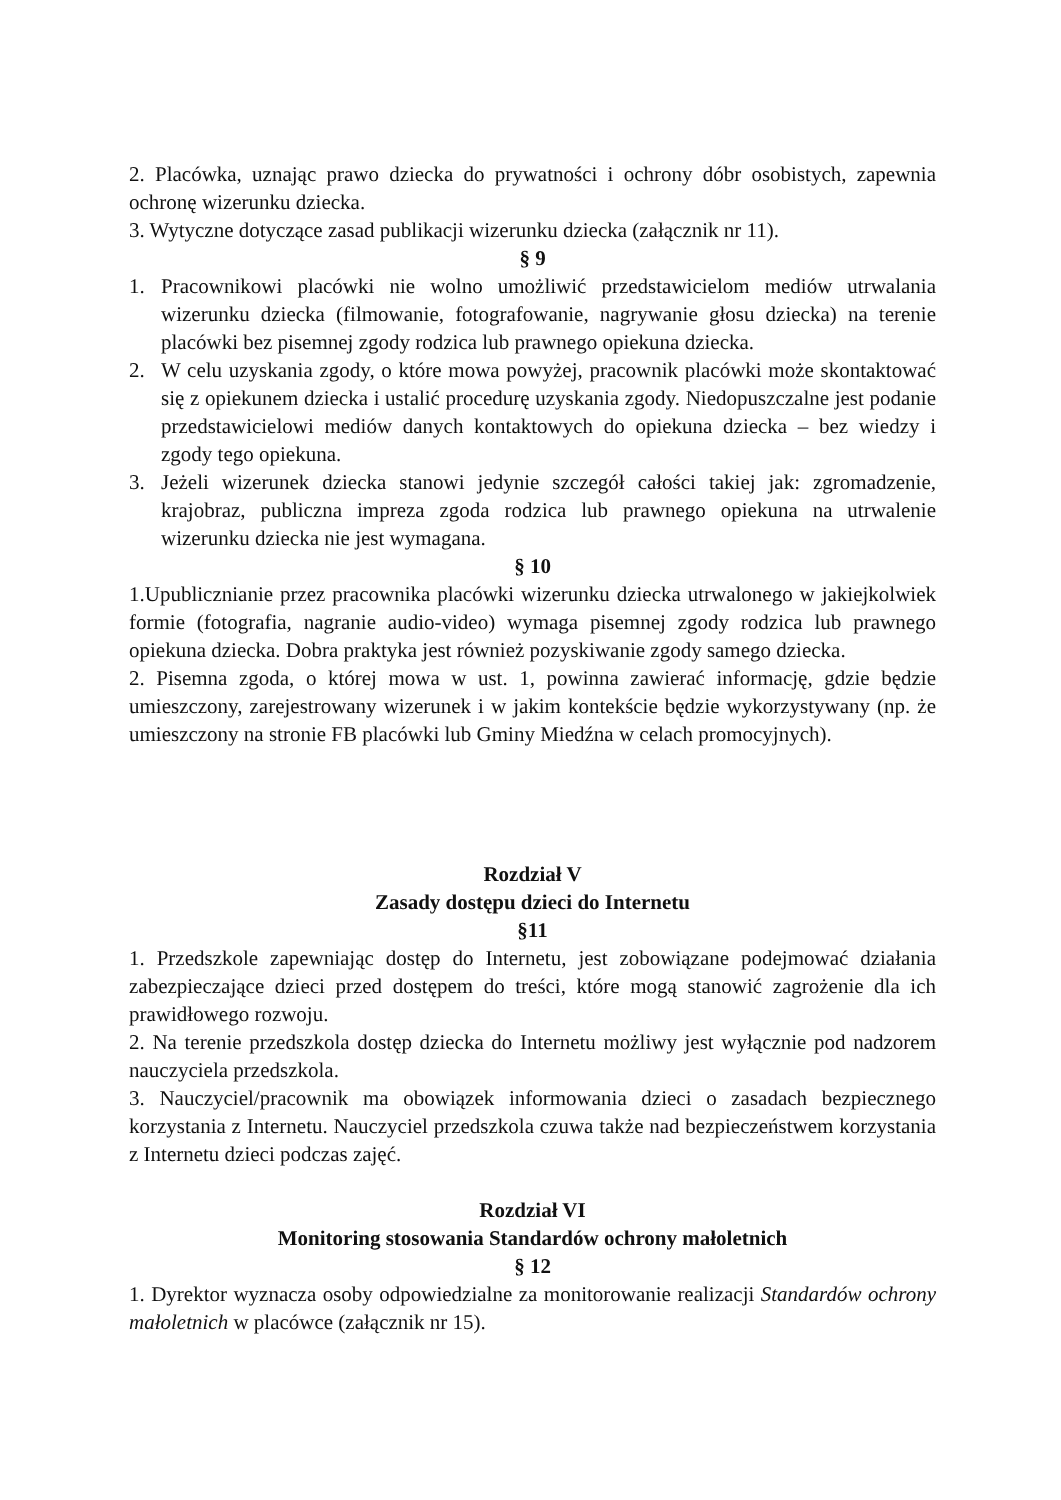2. Placówka, uznając prawo dziecka do prywatności i ochrony dóbr osobistych, zapewnia ochronę wizerunku dziecka.
3. Wytyczne dotyczące zasad publikacji wizerunku dziecka (załącznik nr 11).
§ 9
1. Pracownikowi placówki nie wolno umożliwić przedstawicielom mediów utrwalania wizerunku dziecka (filmowanie, fotografowanie, nagrywanie głosu dziecka) na terenie placówki bez pisemnej zgody rodzica lub prawnego opiekuna dziecka.
2. W celu uzyskania zgody, o które mowa powyżej, pracownik placówki może skontaktować się z opiekunem dziecka i ustalić procedurę uzyskania zgody. Niedopuszczalne jest podanie przedstawicielowi mediów danych kontaktowych do opiekuna dziecka – bez wiedzy i zgody tego opiekuna.
3. Jeżeli wizerunek dziecka stanowi jedynie szczegół całości takiej jak: zgromadzenie, krajobraz, publiczna impreza zgoda rodzica lub prawnego opiekuna na utrwalenie wizerunku dziecka nie jest wymagana.
§ 10
1.Upublicznianie przez pracownika placówki wizerunku dziecka utrwalonego w jakiejkolwiek formie (fotografia, nagranie audio-video) wymaga pisemnej zgody rodzica lub prawnego opiekuna dziecka. Dobra praktyka jest również pozyskiwanie zgody samego dziecka.
2. Pisemna zgoda, o której mowa w ust. 1, powinna zawierać informację, gdzie będzie umieszczony, zarejestrowany wizerunek i w jakim kontekście będzie wykorzystywany (np. że umieszczony na stronie FB placówki lub Gminy Miedźna w celach promocyjnych).
Rozdział V
Zasady dostępu dzieci do Internetu
§11
1. Przedszkole zapewniając dostęp do Internetu, jest zobowiązane podejmować działania zabezpieczające dzieci przed dostępem do treści, które mogą stanowić zagrożenie dla ich prawidłowego rozwoju.
2. Na terenie przedszkola dostęp dziecka do Internetu możliwy jest wyłącznie pod nadzorem nauczyciela przedszkola.
3. Nauczyciel/pracownik ma obowiązek informowania dzieci o zasadach bezpiecznego korzystania z Internetu. Nauczyciel przedszkola czuwa także nad bezpieczeństwem korzystania z Internetu dzieci podczas zajęć.
Rozdział VI
Monitoring stosowania Standardów ochrony małoletnich
§ 12
1. Dyrektor wyznacza osoby odpowiedzialne za monitorowanie realizacji Standardów ochrony małoletnich w placówce (załącznik nr 15).